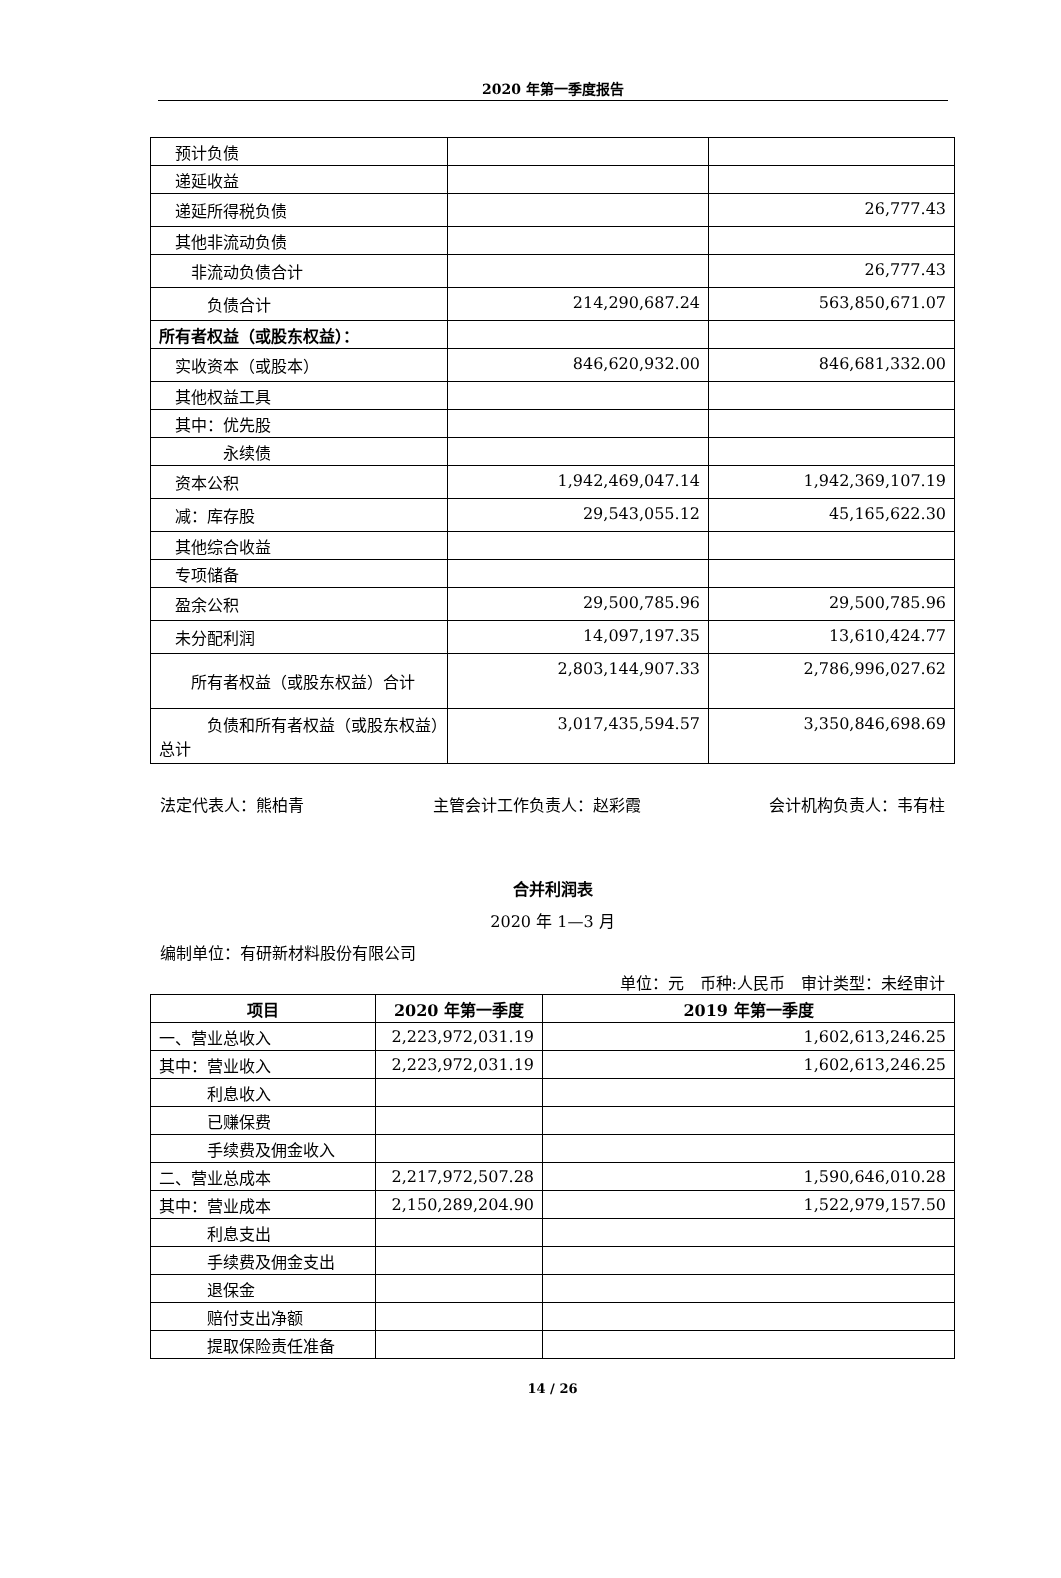2020 年第一季度报告
| 预计负债 | | |
| 递延收益 | | |
| 递延所得税负债 | | 26,777.43 |
| 其他非流动负债 | | |
| 非流动负债合计 | | 26,777.43 |
| 负债合计 | 214,290,687.24 | 563,850,671.07 |
| 所有者权益（或股东权益）： | | |
| 实收资本（或股本） | 846,620,932.00 | 846,681,332.00 |
| 其他权益工具 | | |
| 其中：优先股 | | |
| 永续债 | | |
| 资本公积 | 1,942,469,047.14 | 1,942,369,107.19 |
| 减：库存股 | 29,543,055.12 | 45,165,622.30 |
| 其他综合收益 | | |
| 专项储备 | | |
| 盈余公积 | 29,500,785.96 | 29,500,785.96 |
| 未分配利润 | 14,097,197.35 | 13,610,424.77 |
| 所有者权益（或股东权益）合计 | 2,803,144,907.33 | 2,786,996,027.62 |
| 负债和所有者权益（或股东权益）总计 | 3,017,435,594.57 | 3,350,846,698.69 |
法定代表人：熊柏青 主管会计工作负责人：赵彩霞 会计机构负责人：韦有柱
合并利润表
2020 年 1—3 月
编制单位：有研新材料股份有限公司
单位：元 币种:人民币 审计类型：未经审计
| 项目 | 2020 年第一季度 | 2019 年第一季度 |
| --- | --- | --- |
| 一、营业总收入 | 2,223,972,031.19 | 1,602,613,246.25 |
| 其中：营业收入 | 2,223,972,031.19 | 1,602,613,246.25 |
| 利息收入 | | |
| 已赚保费 | | |
| 手续费及佣金收入 | | |
| 二、营业总成本 | 2,217,972,507.28 | 1,590,646,010.28 |
| 其中：营业成本 | 2,150,289,204.90 | 1,522,979,157.50 |
| 利息支出 | | |
| 手续费及佣金支出 | | |
| 退保金 | | |
| 赔付支出净额 | | |
| 提取保险责任准备 | | |
14 / 26